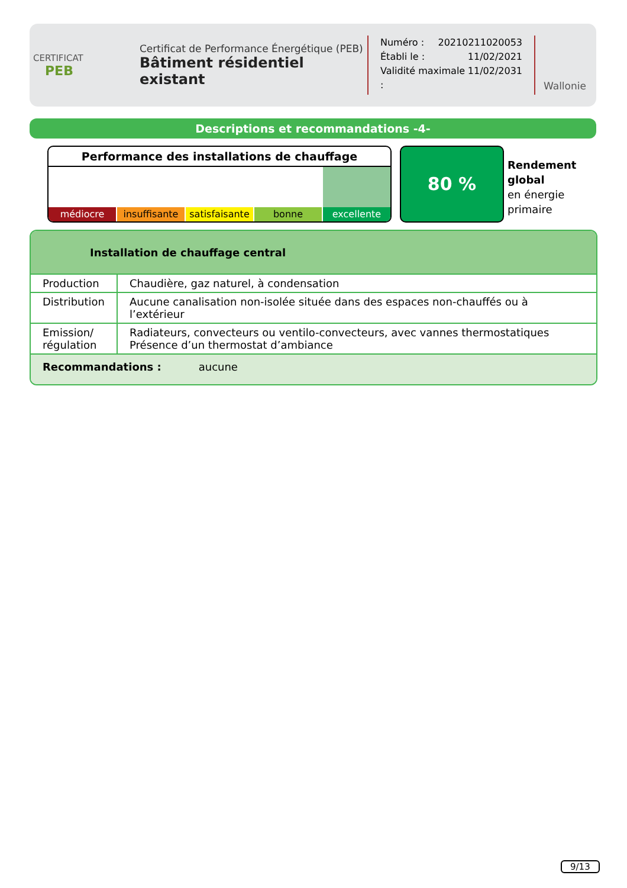CERTIFICAT
PEB
Certificat de Performance Énergétique (PEB)
Bâtiment résidentiel existant
Numéro : 20210211020053
Établi le : 11/02/2021
Validité maximale : 11/02/2031
Wallonie
Descriptions et recommandations -4-
Performance des installations de chauffage
médiocre insuffisante satisfaisante bonne excellente
80 %
Rendement
global
en énergie
primaire
Installation de chauffage central
| Production | Chaudière, gaz naturel, à condensation |
| Distribution | Aucune canalisation non-isolée située dans des espaces non-chauffés ou à l’extérieur |
| Emission/ régulation | Radiateurs, convecteurs ou ventilo-convecteurs, avec vannes thermostatiques Présence d’un thermostat d’ambiance |
Recommandations : aucune
9/13